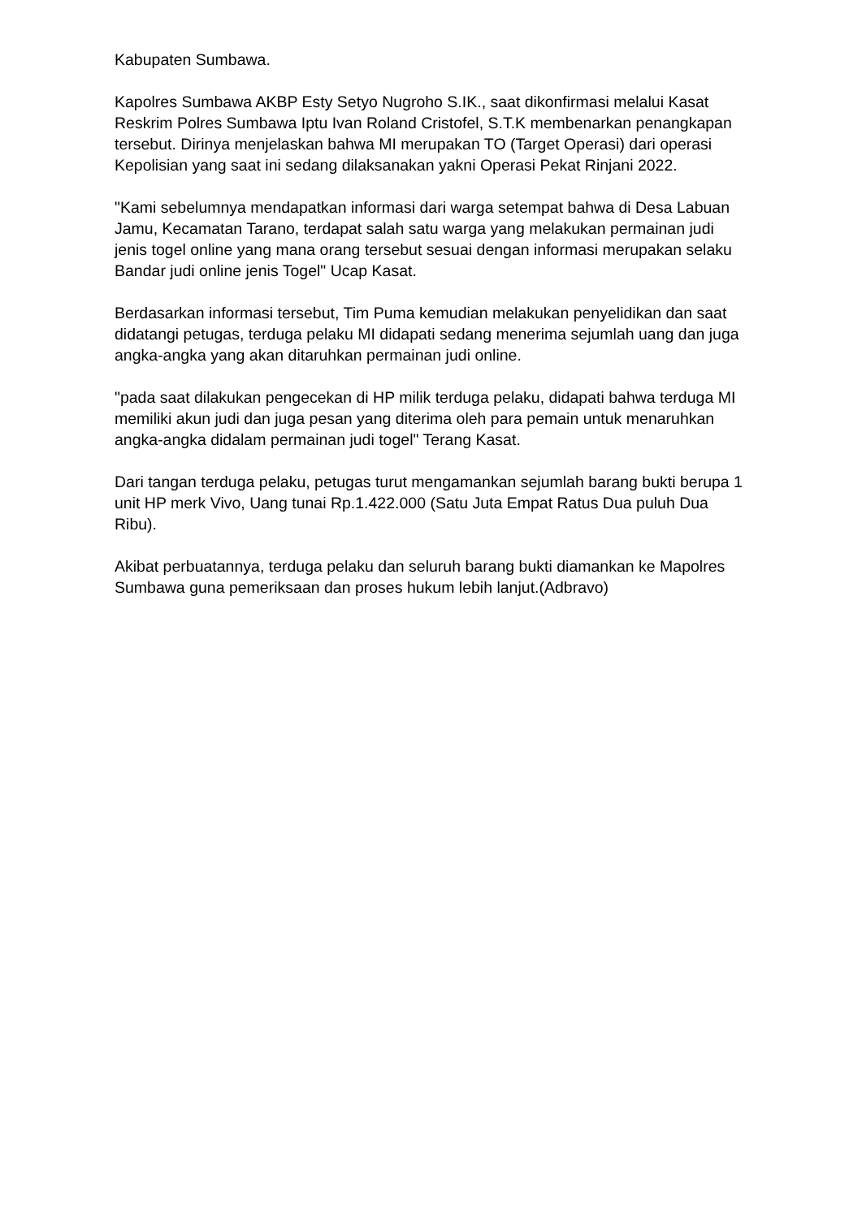Kabupaten Sumbawa.
Kapolres Sumbawa AKBP Esty Setyo Nugroho S.IK., saat dikonfirmasi melalui Kasat Reskrim Polres Sumbawa Iptu Ivan Roland Cristofel, S.T.K membenarkan penangkapan tersebut. Dirinya menjelaskan bahwa MI merupakan TO (Target Operasi) dari operasi Kepolisian yang saat ini sedang dilaksanakan yakni Operasi Pekat Rinjani 2022.
"Kami sebelumnya mendapatkan informasi dari warga setempat bahwa di Desa Labuan Jamu, Kecamatan Tarano, terdapat salah satu warga yang melakukan permainan judi jenis togel online yang mana orang tersebut sesuai dengan informasi merupakan selaku Bandar judi online jenis Togel" Ucap Kasat.
Berdasarkan informasi tersebut, Tim Puma kemudian melakukan penyelidikan dan saat didatangi petugas, terduga pelaku MI didapati sedang menerima sejumlah uang dan juga angka-angka yang akan ditaruhkan permainan judi online.
"pada saat dilakukan pengecekan di HP milik terduga pelaku, didapati bahwa terduga MI memiliki akun judi dan juga pesan yang diterima oleh para pemain untuk menaruhkan angka-angka didalam permainan judi togel" Terang Kasat.
Dari tangan terduga pelaku, petugas turut mengamankan sejumlah barang bukti berupa 1 unit HP merk Vivo, Uang tunai Rp.1.422.000 (Satu Juta Empat Ratus Dua puluh Dua Ribu).
Akibat perbuatannya, terduga pelaku dan seluruh barang bukti diamankan ke Mapolres Sumbawa guna pemeriksaan dan proses hukum lebih lanjut.(Adbravo)